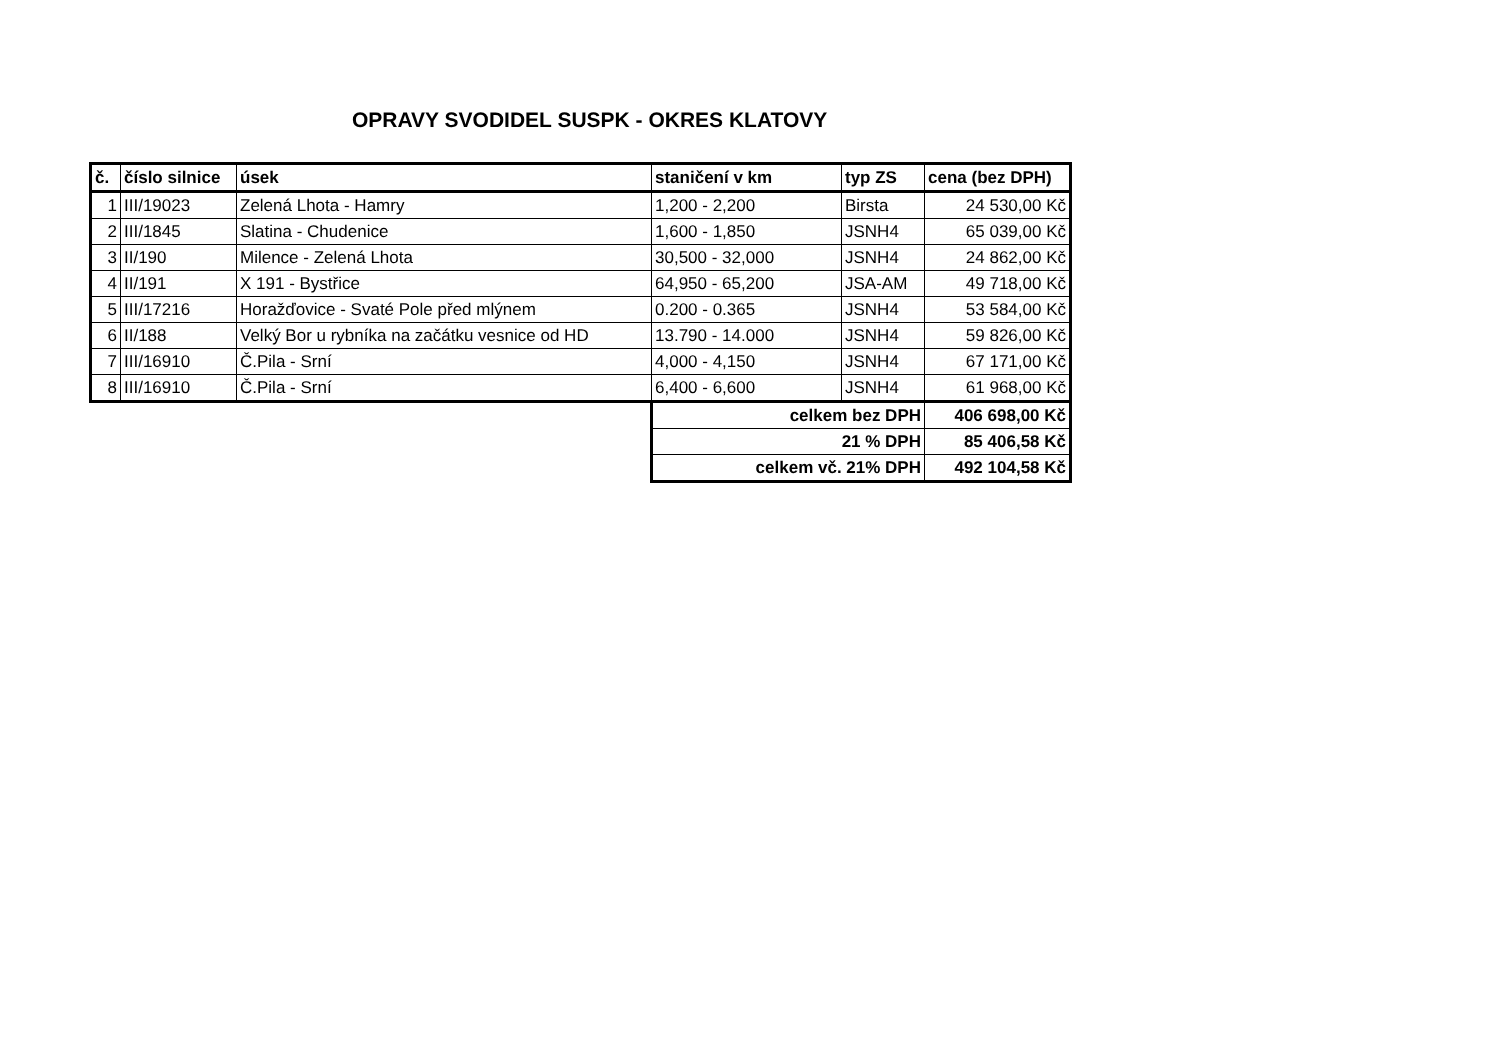OPRAVY SVODIDEL SUSPK - OKRES KLATOVY
| č. | číslo silnice | úsek | staničení v km | typ ZS | cena (bez DPH) |
| --- | --- | --- | --- | --- | --- |
| 1 | III/19023 | Zelená Lhota - Hamry | 1,200 - 2,200 | Birsta | 24 530,00 Kč |
| 2 | III/1845 | Slatina - Chudenice | 1,600 - 1,850 | JSNH4 | 65 039,00 Kč |
| 3 | II/190 | Milence - Zelená Lhota | 30,500 - 32,000 | JSNH4 | 24 862,00 Kč |
| 4 | II/191 | X 191 - Bystřice | 64,950 - 65,200 | JSA-AM | 49 718,00 Kč |
| 5 | III/17216 | Horažďovice - Svaté Pole před mlýnem | 0.200 - 0.365 | JSNH4 | 53 584,00 Kč |
| 6 | II/188 | Velký Bor u rybníka na začátku vesnice od HD | 13.790 - 14.000 | JSNH4 | 59 826,00 Kč |
| 7 | III/16910 | Č.Pila - Srní | 4,000 - 4,150 | JSNH4 | 67 171,00 Kč |
| 8 | III/16910 | Č.Pila - Srní | 6,400 - 6,600 | JSNH4 | 61 968,00 Kč |
| | | | celkem bez DPH | | 406 698,00 Kč |
| | | | 21 % DPH | | 85 406,58 Kč |
| | | | celkem vč. 21% DPH | | 492 104,58 Kč |